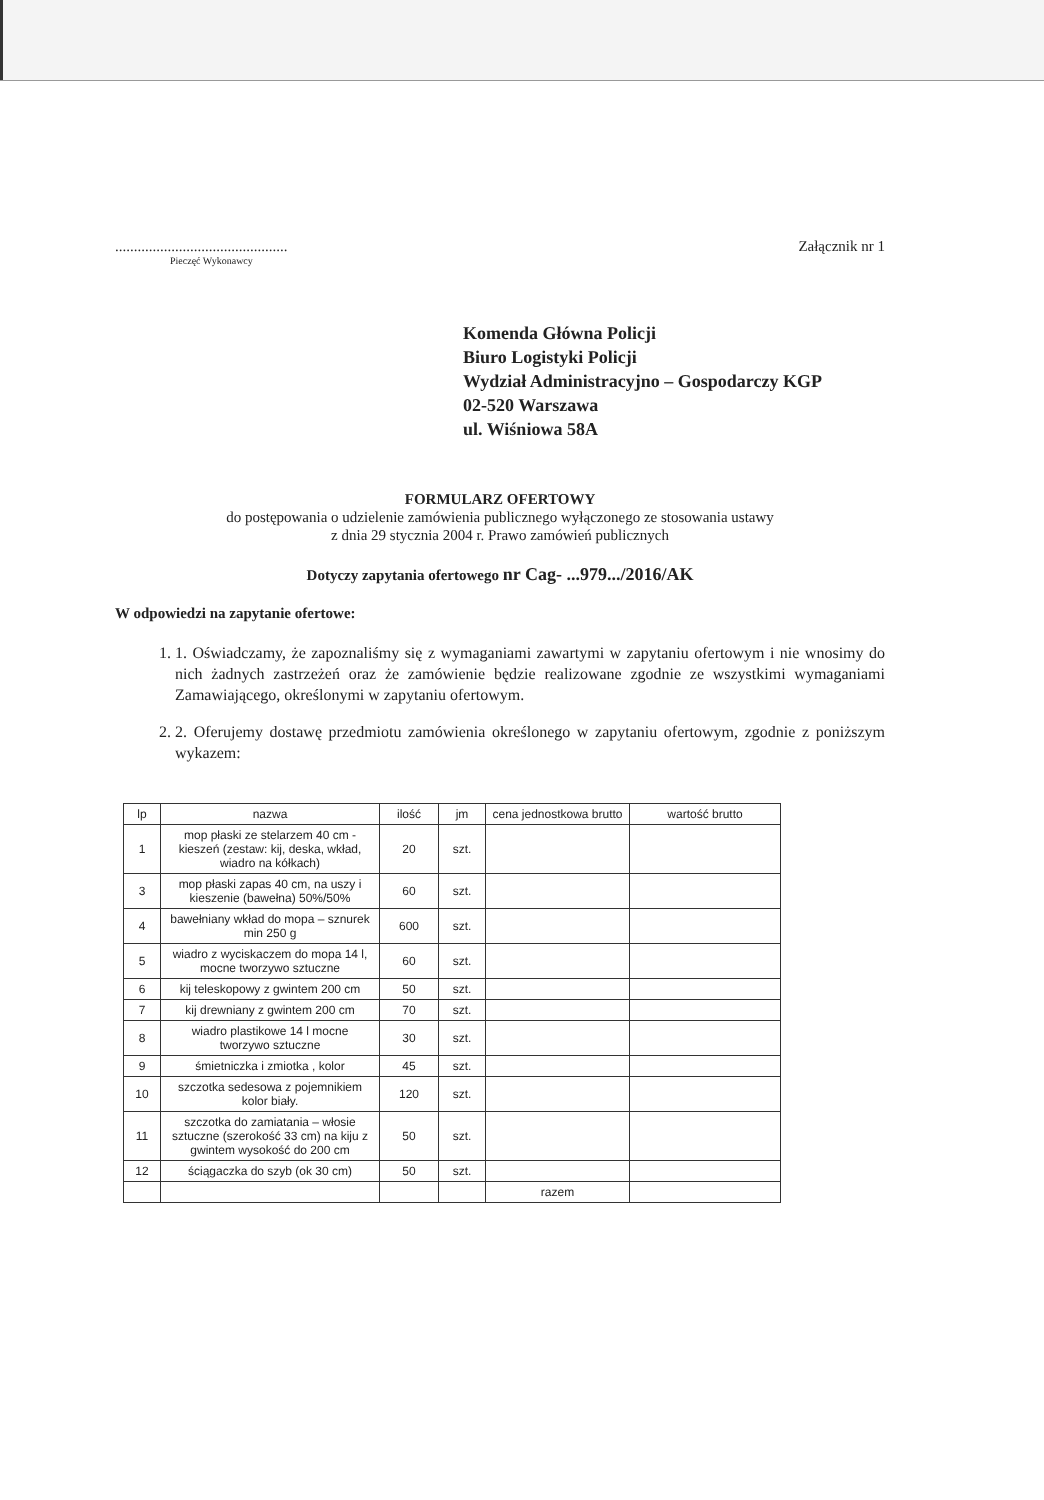..............................................
Pieczęć Wykonawcy
Załącznik nr 1
Komenda Główna Policji
Biuro Logistyki Policji
Wydział Administracyjno – Gospodarczy KGP
02-520 Warszawa
ul. Wiśniowa 58A
FORMULARZ OFERTOWY
do postępowania o udzielenie zamówienia publicznego wyłączonego ze stosowania ustawy
z dnia 29 stycznia 2004 r. Prawo zamówień publicznych
Dotyczy zapytania ofertowego nr Cag- ...979.../2016/AK
W odpowiedzi na zapytanie ofertowe:
1. 1. Oświadczamy, że zapoznaliśmy się z wymaganiami zawartymi w zapytaniu ofertowym i nie wnosimy do nich żadnych zastrzeżeń oraz że zamówienie będzie realizowane zgodnie ze wszystkimi wymaganiami Zamawiającego, określonymi w zapytaniu ofertowym.
2. 2. Oferujemy dostawę przedmiotu zamówienia określonego w zapytaniu ofertowym, zgodnie z poniższym wykazem:
| lp | nazwa | ilość | jm | cena jednostkowa brutto | wartość brutto |
| --- | --- | --- | --- | --- | --- |
| 1 | mop płaski ze stelarzem 40 cm - kieszeń (zestaw: kij, deska, wkład, wiadro na kółkach) | 20 | szt. | | |
| 3 | mop płaski zapas 40 cm, na uszy i kieszenie (bawełna) 50%/50% | 60 | szt. | | |
| 4 | bawełniany wkład do mopa – sznurek min 250 g | 600 | szt. | | |
| 5 | wiadro z wyciskaczem do mopa 14 l, mocne tworzywo sztuczne | 60 | szt. | | |
| 6 | kij teleskopowy z gwintem 200 cm | 50 | szt. | | |
| 7 | kij drewniany z gwintem 200 cm | 70 | szt. | | |
| 8 | wiadro plastikowe 14 l mocne tworzywo sztuczne | 30 | szt. | | |
| 9 | śmietniczka i zmiotka , kolor | 45 | szt. | | |
| 10 | szczotka sedesowa z pojemnikiem kolor biały. | 120 | szt. | | |
| 11 | szczotka do zamiatania – włosie sztuczne (szerokość 33 cm) na kiju z gwintem wysokość do 200 cm | 50 | szt. | | |
| 12 | ściągaczka do szyb (ok 30 cm) | 50 | szt. | | |
| | | | | razem | |